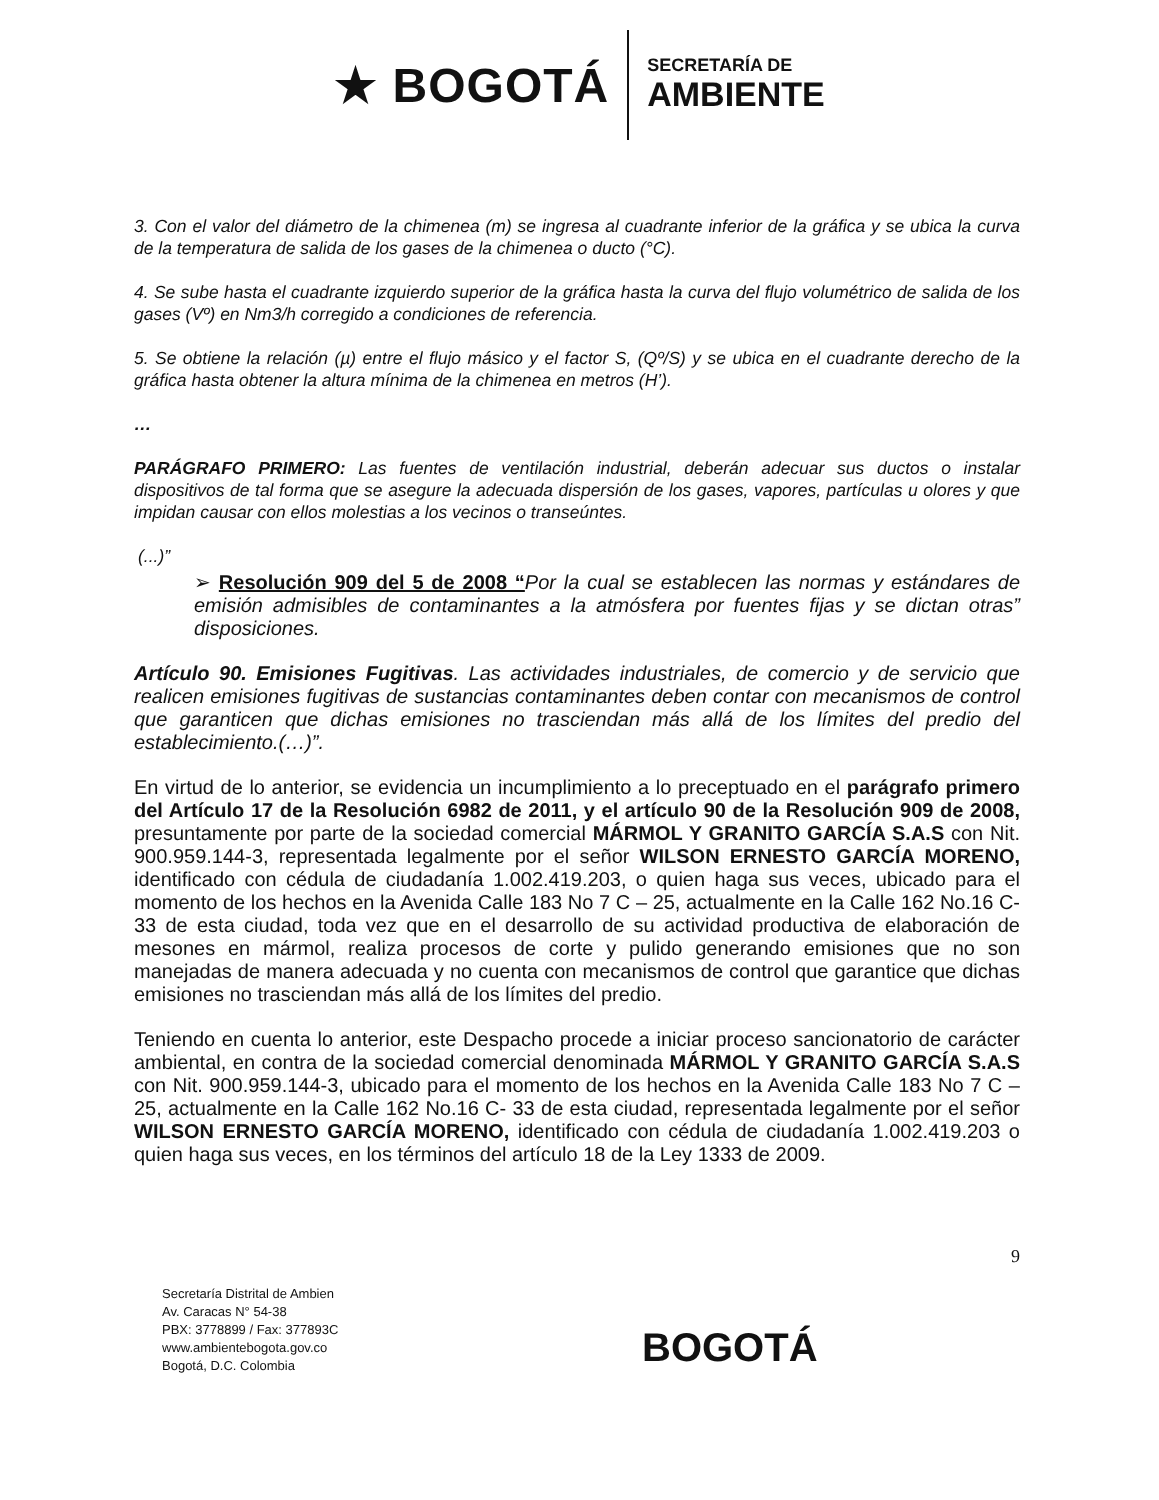★ BOGOTÁ
SECRETARÍA DE
AMBIENTE
3. Con el valor del diámetro de la chimenea (m) se ingresa al cuadrante inferior de la gráfica y se ubica la curva de la temperatura de salida de los gases de la chimenea o ducto (°C).
4. Se sube hasta el cuadrante izquierdo superior de la gráfica hasta la curva del flujo volumétrico de salida de los gases (Vº) en Nm3/h corregido a condiciones de referencia.
5. Se obtiene la relación (µ) entre el flujo másico y el factor S, (Qº/S) y se ubica en el cuadrante derecho de la gráfica hasta obtener la altura mínima de la chimenea en metros (H’).
…
PARÁGRAFO PRIMERO: Las fuentes de ventilación industrial, deberán adecuar sus ductos o instalar dispositivos de tal forma que se asegure la adecuada dispersión de los gases, vapores, partículas u olores y que impidan causar con ellos molestias a los vecinos o transeúntes.
(...)”
➢ Resolución 909 del 5 de 2008 “Por la cual se establecen las normas y estándares de emisión admisibles de contaminantes a la atmósfera por fuentes fijas y se dictan otras” disposiciones.
Artículo 90. Emisiones Fugitivas. Las actividades industriales, de comercio y de servicio que realicen emisiones fugitivas de sustancias contaminantes deben contar con mecanismos de control que garanticen que dichas emisiones no trasciendan más allá de los límites del predio del establecimiento.(…)”.
En virtud de lo anterior, se evidencia un incumplimiento a lo preceptuado en el parágrafo primero del Artículo 17 de la Resolución 6982 de 2011, y el artículo 90 de la Resolución 909 de 2008, presuntamente por parte de la sociedad comercial MÁRMOL Y GRANITO GARCÍA S.A.S con Nit. 900.959.144-3, representada legalmente por el señor WILSON ERNESTO GARCÍA MORENO, identificado con cédula de ciudadanía 1.002.419.203, o quien haga sus veces, ubicado para el momento de los hechos en la Avenida Calle 183 No 7 C – 25, actualmente en la Calle 162 No.16 C- 33 de esta ciudad, toda vez que en el desarrollo de su actividad productiva de elaboración de mesones en mármol, realiza procesos de corte y pulido generando emisiones que no son manejadas de manera adecuada y no cuenta con mecanismos de control que garantice que dichas emisiones no trasciendan más allá de los límites del predio.
Teniendo en cuenta lo anterior, este Despacho procede a iniciar proceso sancionatorio de carácter ambiental, en contra de la sociedad comercial denominada MÁRMOL Y GRANITO GARCÍA S.A.S con Nit. 900.959.144-3, ubicado para el momento de los hechos en la Avenida Calle 183 No 7 C – 25, actualmente en la Calle 162 No.16 C- 33 de esta ciudad, representada legalmente por el señor WILSON ERNESTO GARCÍA MORENO, identificado con cédula de ciudadanía 1.002.419.203 o quien haga sus veces, en los términos del artículo 18 de la Ley 1333 de 2009.
9
Secretaría Distrital de Ambien
Av. Caracas N° 54-38
PBX: 3778899 / Fax: 377893C
www.ambientebogota.gov.co
Bogotá, D.C. Colombia
BOGOTÁ